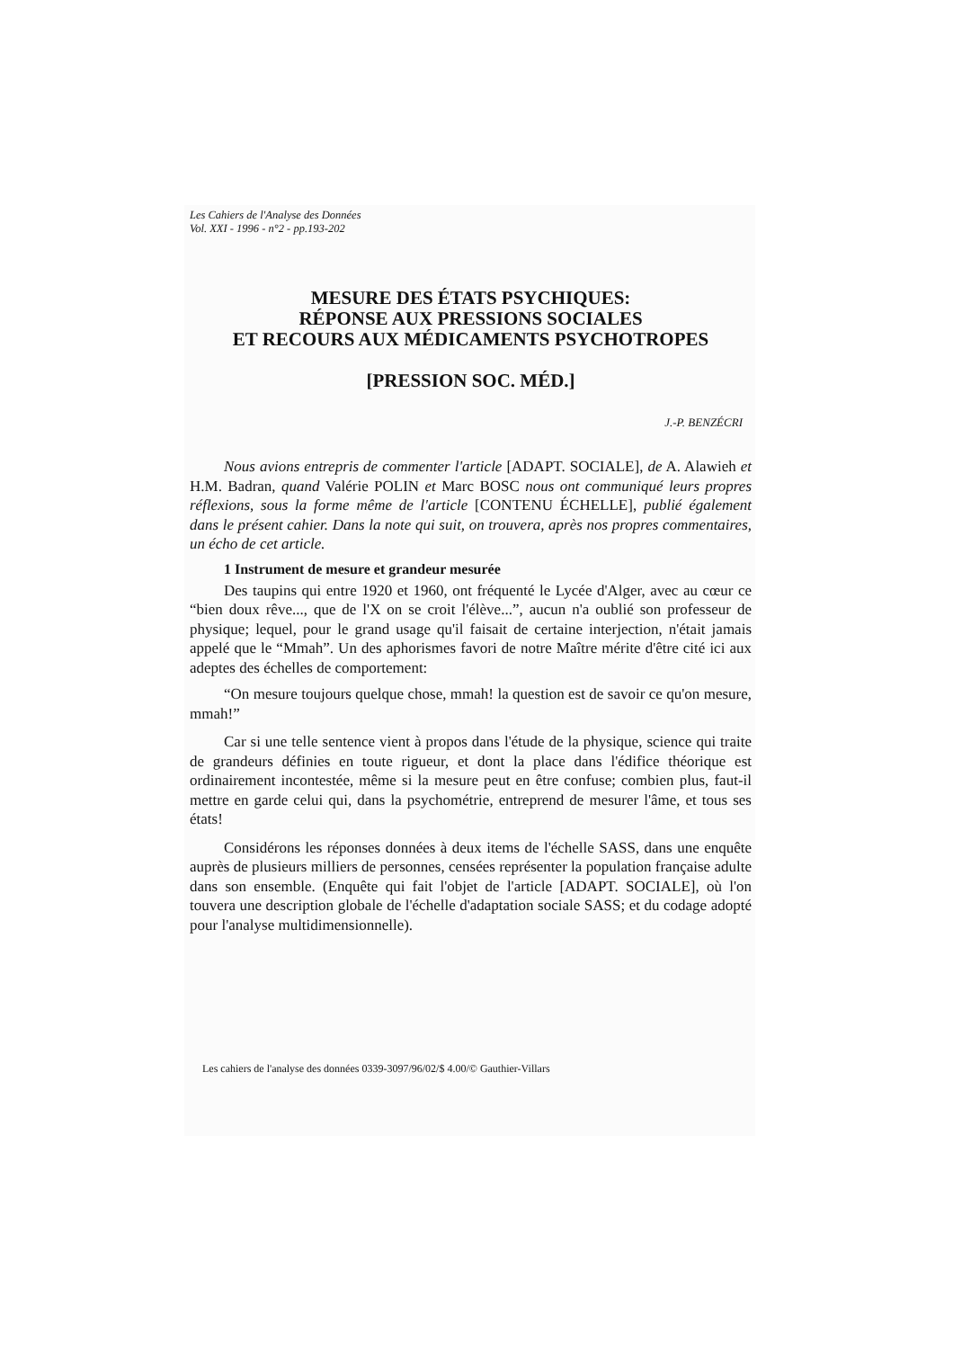Les Cahiers de l'Analyse des Données
Vol. XXI - 1996 - n°2 - pp.193-202
MESURE DES ÉTATS PSYCHIQUES:
RÉPONSE AUX PRESSIONS SOCIALES
ET RECOURS AUX MÉDICAMENTS PSYCHOTROPES
[PRESSION SOC. MÉD.]
J.-P. BENZÉCRI
Nous avions entrepris de commenter l'article [ADAPT. SOCIALE], de A. Alawieh et H.M. Badran, quand Valérie POLIN et Marc BOSC nous ont communiqué leurs propres réflexions, sous la forme même de l'article [CONTENU ÉCHELLE], publié également dans le présent cahier. Dans la note qui suit, on trouvera, après nos propres commentaires, un écho de cet article.
1 Instrument de mesure et grandeur mesurée
Des taupins qui entre 1920 et 1960, ont fréquenté le Lycée d'Alger, avec au cœur ce “bien doux rêve..., que de l'X on se croit l'élève...”, aucun n'a oublié son professeur de physique; lequel, pour le grand usage qu'il faisait de certaine interjection, n'était jamais appelé que le “Mmah”. Un des aphorismes favori de notre Maître mérite d'être cité ici aux adeptes des échelles de comportement:
“On mesure toujours quelque chose, mmah! la question est de savoir ce qu'on mesure, mmah!”
Car si une telle sentence vient à propos dans l'étude de la physique, science qui traite de grandeurs définies en toute rigueur, et dont la place dans l'édifice théorique est ordinairement incontestée, même si la mesure peut en être confuse; combien plus, faut-il mettre en garde celui qui, dans la psychométrie, entreprend de mesurer l'âme, et tous ses états!
Considérons les réponses données à deux items de l'échelle SASS, dans une enquête auprès de plusieurs milliers de personnes, censées représenter la population française adulte dans son ensemble. (Enquête qui fait l'objet de l'article [ADAPT. SOCIALE], où l'on touvera une description globale de l'échelle d'adaptation sociale SASS; et du codage adopté pour l'analyse multidimensionnelle).
Les cahiers de l'analyse des données 0339-3097/96/02/$ 4.00/© Gauthier-Villars